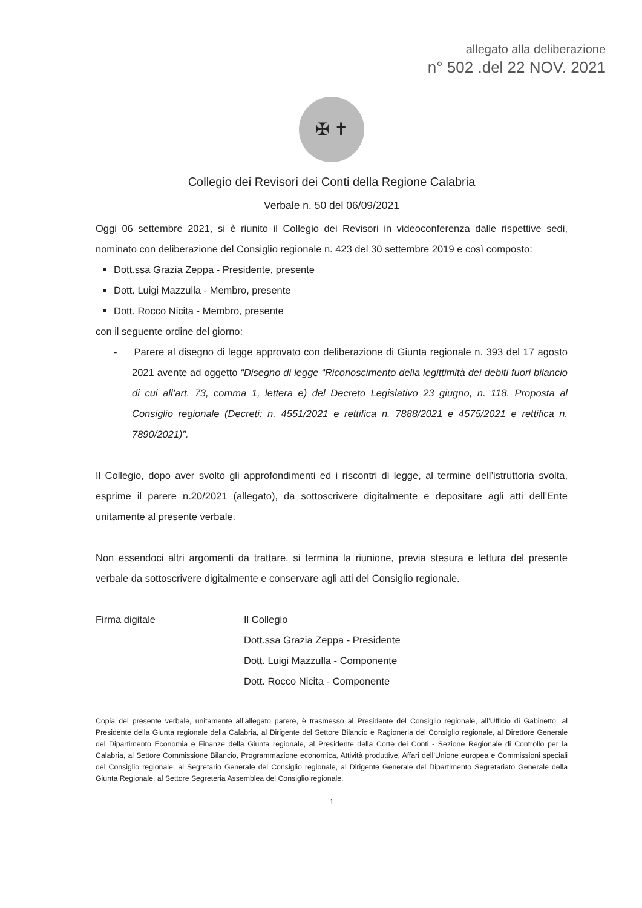allegato alla deliberazione
n° 502 .del 22 NOV. 2021
✠ ✝
Collegio dei Revisori dei Conti della Regione Calabria
Verbale n. 50 del 06/09/2021
Oggi 06 settembre 2021, si è riunito il Collegio dei Revisori in videoconferenza dalle rispettive sedi, nominato con deliberazione del Consiglio regionale n. 423 del 30 settembre 2019 e così composto:
Dott.ssa Grazia Zeppa - Presidente, presente
Dott. Luigi Mazzulla - Membro, presente
Dott. Rocco Nicita - Membro, presente
con il seguente ordine del giorno:
- Parere al disegno di legge approvato con deliberazione di Giunta regionale n. 393 del 17 agosto 2021 avente ad oggetto “Disegno di legge “Riconoscimento della legittimità dei debiti fuori bilancio di cui all’art. 73, comma 1, lettera e) del Decreto Legislativo 23 giugno, n. 118. Proposta al Consiglio regionale (Decreti: n. 4551/2021 e rettifica n. 7888/2021 e 4575/2021 e rettifica n. 7890/2021)”.
Il Collegio, dopo aver svolto gli approfondimenti ed i riscontri di legge, al termine dell’istruttoria svolta, esprime il parere n.20/2021 (allegato), da sottoscrivere digitalmente e depositare agli atti dell’Ente unitamente al presente verbale.
Non essendoci altri argomenti da trattare, si termina la riunione, previa stesura e lettura del presente verbale da sottoscrivere digitalmente e conservare agli atti del Consiglio regionale.
Firma digitale Il Collegio
Dott.ssa Grazia Zeppa - Presidente
Dott. Luigi Mazzulla - Componente
Dott. Rocco Nicita - Componente
Copia del presente verbale, unitamente all’allegato parere, è trasmesso al Presidente del Consiglio regionale, all’Ufficio di Gabinetto, al Presidente della Giunta regionale della Calabria, al Dirigente del Settore Bilancio e Ragioneria del Consiglio regionale, al Direttore Generale del Dipartimento Economia e Finanze della Giunta regionale, al Presidente della Corte dei Conti - Sezione Regionale di Controllo per la Calabria, al Settore Commissione Bilancio, Programmazione economica, Attività produttive, Affari dell’Unione europea e Commissioni speciali del Consiglio regionale, al Segretario Generale del Consiglio regionale, al Dirigente Generale del Dipartimento Segretariato Generale della Giunta Regionale, al Settore Segreteria Assemblea del Consiglio regionale.
1